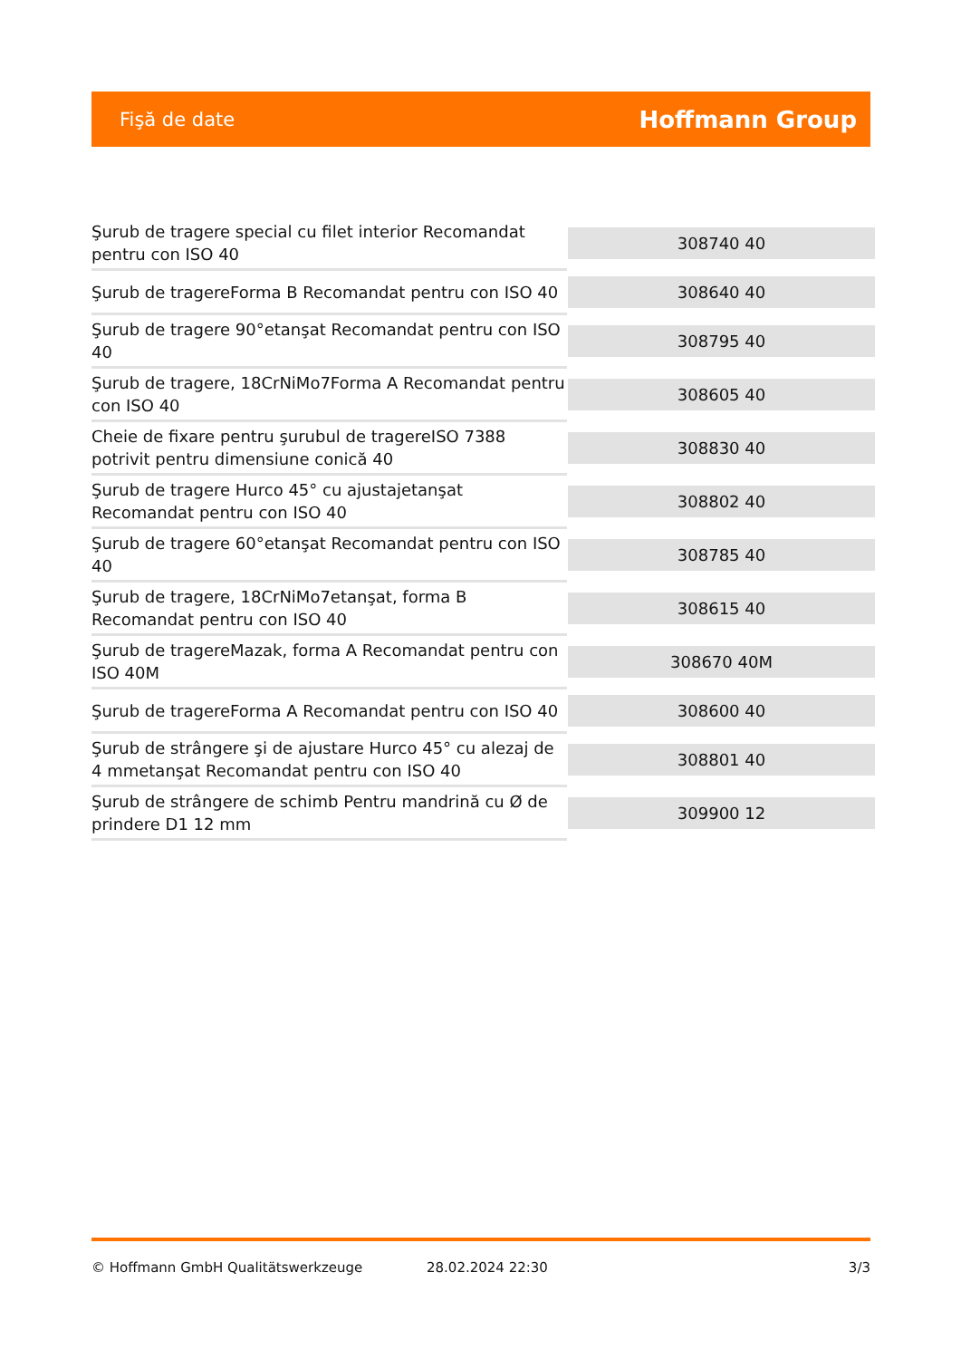Fişă de date Hoffmann Group
| Şurub de tragere special cu filet interior Recomandat pentru con ISO 40 | 308740 40 |
| Şurub de tragereForma B Recomandat pentru con ISO 40 | 308640 40 |
| Şurub de tragere 90°etanşat Recomandat pentru con ISO 40 | 308795 40 |
| Şurub de tragere, 18CrNiMo7Forma A Recomandat pentru con ISO 40 | 308605 40 |
| Cheie de fixare pentru şurubul de tragereISO 7388 potrivit pentru dimensiune conică 40 | 308830 40 |
| Şurub de tragere Hurco 45° cu ajustajetanşat Recomandat pentru con ISO 40 | 308802 40 |
| Şurub de tragere 60°etanşat Recomandat pentru con ISO 40 | 308785 40 |
| Şurub de tragere, 18CrNiMo7etanşat, forma B Recomandat pentru con ISO 40 | 308615 40 |
| Şurub de tragereMazak, forma A Recomandat pentru con ISO 40M | 308670 40M |
| Şurub de tragereForma A Recomandat pentru con ISO 40 | 308600 40 |
| Şurub de strângere şi de ajustare Hurco 45° cu alezaj de 4 mmetanşat Recomandat pentru con ISO 40 | 308801 40 |
| Şurub de strângere de schimb Pentru mandrină cu Ø de prindere D1 12 mm | 309900 12 |
© Hoffmann GmbH Qualitätswerkzeuge 28.02.2024 22:30 3/3